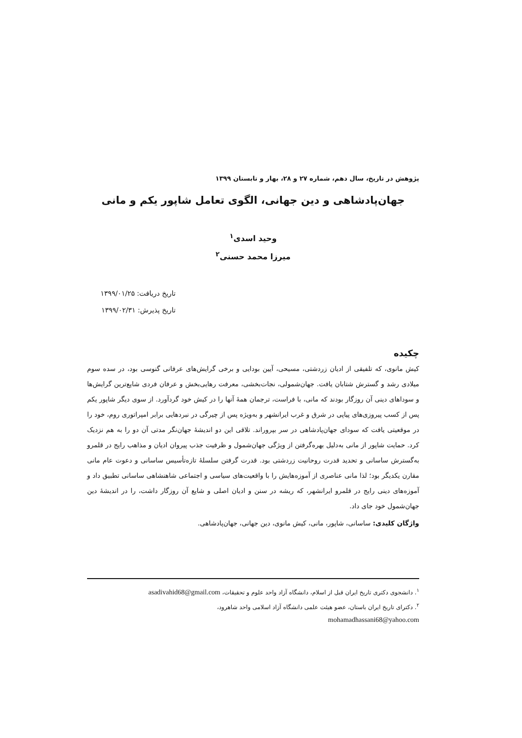پژوهش در تاریخ، سال دهم، شماره ۲۷ و ۲۸، بهار و تابستان ۱۳۹۹
جهان‌پادشاهی و دین جهانی، الگوی تعامل شاپور یکم و مانی
وحید اسدی<sup>۱</sup>
میرزا محمد حسنی<sup>۲</sup>
تاریخ دریافت: ۱۳۹۹/۰۱/۲۵
تاریخ پذیرش: ۱۳۹۹/۰۲/۳۱
چکیده
کیش مانوی، که تلفیقی از ادیان زردشتی، مسیحی، آیین بودایی و برخی گرایش‌های عرفانی گنوسی بود، در سده سوم میلادی رشد و گسترش شتابان یافت. جهان‌شمولی، نجات‌بخشی، معرفت رهایی‌بخش و عرفان فردی شایع‌ترین گرایش‌ها و سوداهای دینی آن روزگار بودند که مانی، با فراست، ترجمان همهٔ آنها را در کیش خود گردآورد. از سوی دیگر شاپور یکم پس از کسب پیروزی‌های پیاپی در شرق و غرب ایرانشهر و به‌ویژه پس از چیرگی در نبردهایی برابر امپراتوری روم، خود را در موقعیتی یافت که سودای جهان‌پادشاهی در سر بپروراند. تلاقی این دو اندیشهٔ جهان‌نگر مدتی آن دو را به هم نزدیک کرد. حمایت شاپور از مانی به‌دلیل بهره‌گرفتن از ویژگی جهان‌شمول و ظرفیت جذب پیروان ادیان و مذاهب رایج در قلمرو به‌گسترش ساسانی و تحدید قدرت روحانیت زردشتی بود. قدرت گرفتن سلسلهٔ تازه‌تأسیس ساسانی و دعوت عام مانی مقارن یکدیگر بود؛ لذا مانی عناصری از آموزه‌هایش را با واقعیت‌های سیاسی و اجتماعی شاهنشاهی ساسانی تطبیق داد و آموزه‌های دینی رایج در قلمرو ایرانشهر، که ریشه در سنن و ادیان اصلی و شایع آن روزگار داشت، را در اندیشهٔ دین جهان‌شمول خود جای داد.
واژگان کلیدی: ساسانی، شاپور، مانی، کیش مانوی، دین جهانی، جهان‌پادشاهی.
<sup>۱</sup>. دانشجوی دکتری تاریخ ایران قبل از اسلام، دانشگاه آزاد واحد علوم و تحقیقات، asadivahid68@gmail.com
<sup>۲</sup>. دکترای تاریخ ایران باستان، عضو هیئت علمی دانشگاه آزاد اسلامی واحد شاهرود،
mohamadhassani68@yahoo.com